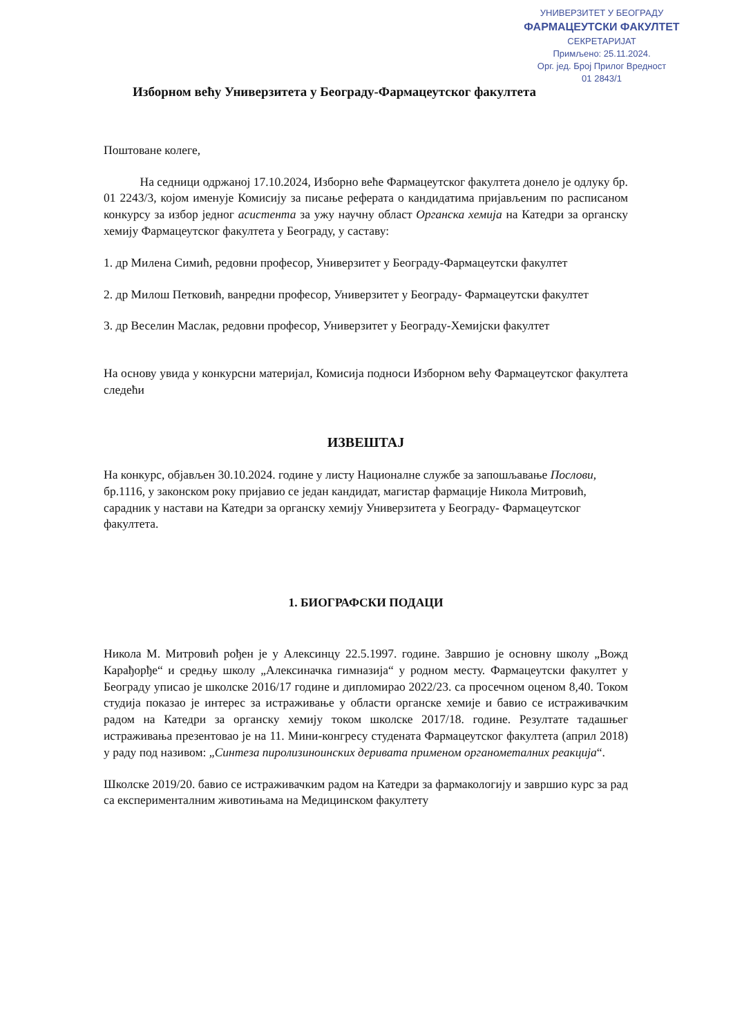УНИВЕРЗИТЕТ У БЕОГРАДУ
ФАРМАЦЕУТСКИ ФАКУЛТЕТ
СЕКРЕТАРИЈАТ
Примљено: 25.11.2024.
Орг. јед. Број Прилог Вредност
01 2843/1
Изборном већу Универзитета у Београду-Фармацеутског факултета
Поштоване колеге,
   На седници одржаној 17.10.2024, Изборно веће Фармацеутског факултета донело је одлуку бр. 01 2243/3, којом именује Комисију за писање реферата о кандидатима пријављеним по расписаном конкурсу за избор једног асистента за ужу научну област Органска хемија на Катедри за органску хемију Фармацеутског факултета у Београду, у саставу:
1. др Милена Симић, редовни професор, Универзитет у Београду-Фармацеутски факултет
2. др Милош Петковић, ванредни професор, Универзитет у Београду- Фармацеутски факултет
3. др Веселин Маслак, редовни професор, Универзитет у Београду-Хемијски факултет
На основу увида у конкурсни материјал, Комисија подноси Изборном већу Фармацеутског факултета следећи
ИЗВЕШТАЈ
На конкурс, објављен 30.10.2024. године у листу Националне службе за запошљавање Послови, бр.1116, у законском року пријавио се један кандидат, магистар фармације Никола Митровић, сарадник у настави на Катедри за органску хемију Универзитета у Београду- Фармацеутског факултета.
1. БИОГРАФСКИ ПОДАЦИ
Никола М. Митровић рођен је у Алексинцу 22.5.1997. године. Завршио је основну школу „Вожд Карађорђе“ и средњу школу „Алексиначка гимназија“ у родном месту. Фармацеутски факултет у Београду уписао је школске 2016/17 године и дипломирао 2022/23. са просечном оценом 8,40. Током студија показао је интерес за истраживање у области органске хемије и бавио се истраживачким радом на Катедри за органску хемију током школске 2017/18. године. Резултате тадашњег истраживања презентовао је на 11. Мини-конгресу студената Фармацеутског факултета (април 2018) у раду под називом: „Синтеза пиролизиноинских деривата применом органометалних реакција“.
Школске 2019/20. бавио се истраживачким радом на Катедри за фармакологију и завршио курс за рад са експерименталним животињама на Медицинском факултету